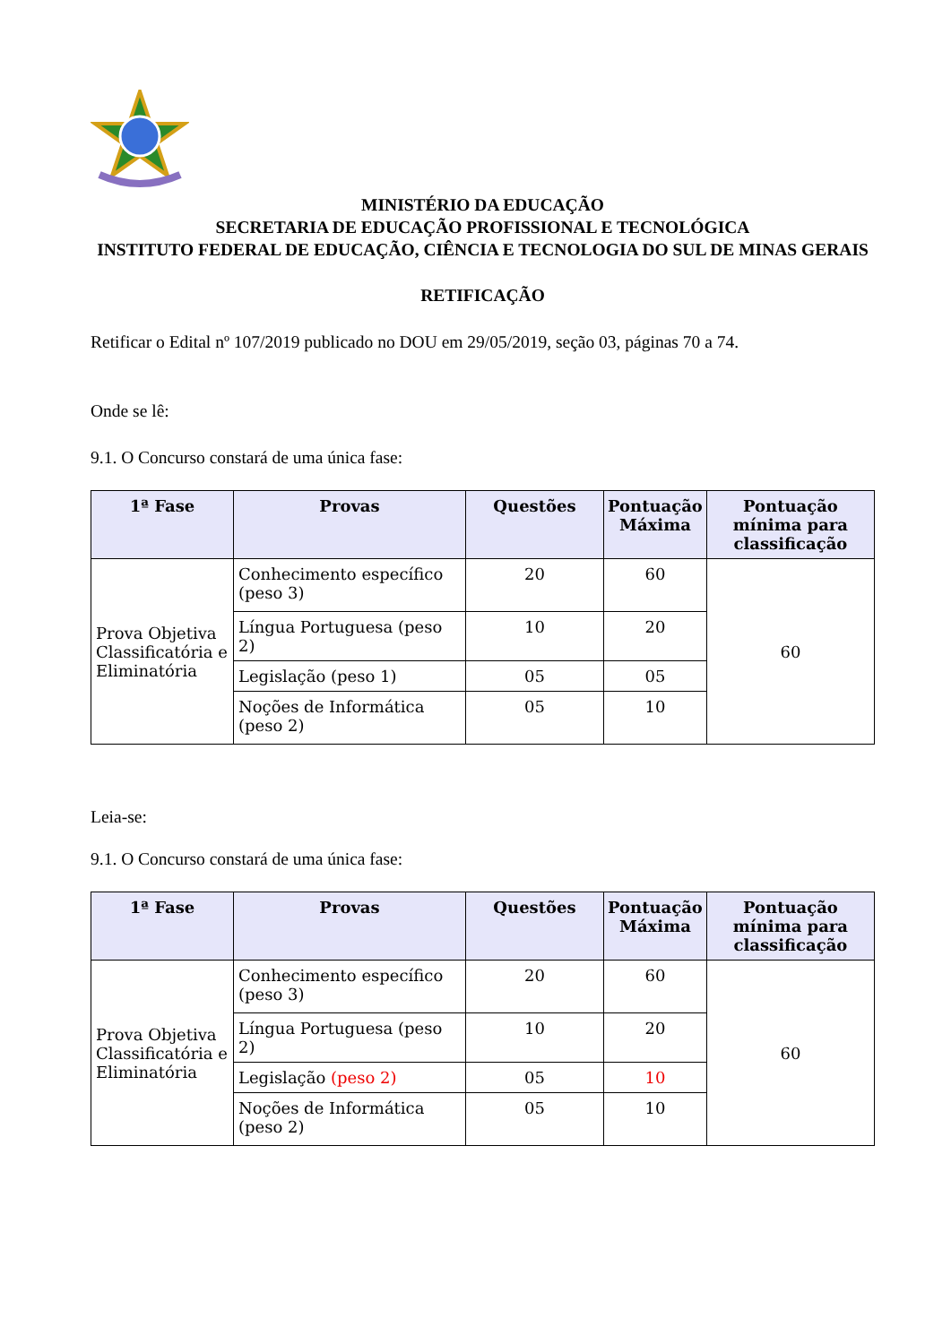MINISTÉRIO DA EDUCAÇÃO
SECRETARIA DE EDUCAÇÃO PROFISSIONAL E TECNOLÓGICA
INSTITUTO FEDERAL DE EDUCAÇÃO, CIÊNCIA E TECNOLOGIA DO SUL DE MINAS GERAIS
RETIFICAÇÃO
Retificar o Edital nº 107/2019 publicado no DOU em 29/05/2019, seção 03, páginas 70 a 74.
Onde se lê:
9.1. O Concurso constará de uma única fase:
| 1ª Fase | Provas | Questões | Pontuação Máxima | Pontuação mínima para classificação |
| --- | --- | --- | --- | --- |
| Prova Objetiva Classificatória e Eliminatória | Conhecimento específico (peso 3) | 20 | 60 | 60 |
| | Língua Portuguesa (peso 2) | 10 | 20 | |
| | Legislação (peso 1) | 05 | 05 | |
| | Noções de Informática (peso 2) | 05 | 10 | |
Leia-se:
9.1. O Concurso constará de uma única fase:
| 1ª Fase | Provas | Questões | Pontuação Máxima | Pontuação mínima para classificação |
| --- | --- | --- | --- | --- |
| Prova Objetiva Classificatória e Eliminatória | Conhecimento específico (peso 3) | 20 | 60 | 60 |
| | Língua Portuguesa (peso 2) | 10 | 20 | |
| | Legislação (peso 2) | 05 | 10 | |
| | Noções de Informática (peso 2) | 05 | 10 | |